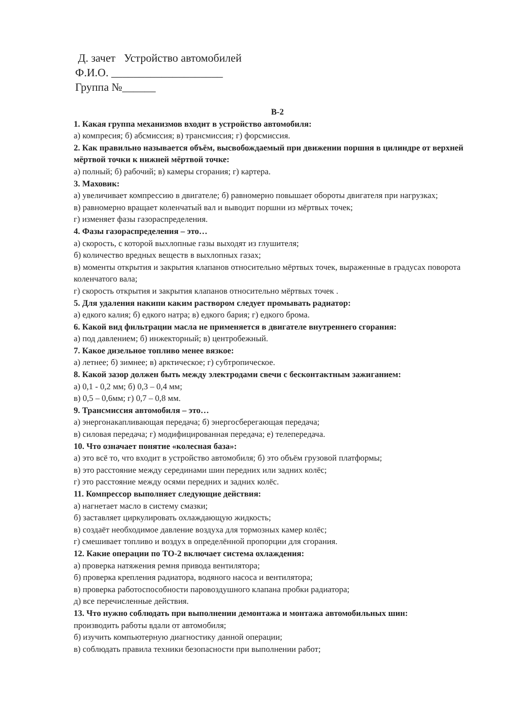Д. зачет Устройство автомобилей
Ф.И.О. ____________________
Группа №______
В-2
1. Какая группа механизмов входит в устройство автомобиля:
а) компресия; б) абсмиссия; в) трансмиссия; г) форсмиссия.
2. Как правильно называется объём, высвобождаемый при движении поршня в цилиндре от верхней мёртвой точки к нижней мёртвой точке:
а) полный; б) рабочий; в) камеры сгорания; г) картера.
3. Маховик:
а) увеличивает компрессию в двигателе; б) равномерно повышает обороты двигателя при нагрузках;
в) равномерно вращает коленчатый вал и выводит поршни из мёртвых точек;
г) изменяет фазы газораспределения.
4. Фазы газораспределения – это…
а) скорость, с которой выхлопные газы выходят из глушителя;
б) количество вредных веществ в выхлопных газах;
в) моменты открытия и закрытия клапанов относительно мёртвых точек, выраженные в градусах поворота коленчатого вала;
г) скорость открытия и закрытия клапанов относительно мёртвых точек .
5. Для удаления накипи каким раствором следует промывать радиатор:
а) едкого калия; б) едкого натра; в) едкого бария; г) едкого брома.
6. Какой вид фильтрации масла не применяется в двигателе внутреннего сгорания:
а) под давлением; б) инжекторный; в) центробежный.
7. Какое дизельное топливо менее вязкое:
а) летнее; б) зимнее; в) арктическое; г) субтропическое.
8. Какой зазор должен быть между электродами свечи с бесконтактным зажиганием:
а) 0,1 - 0,2 мм; б) 0,3 – 0,4 мм;
в) 0,5 – 0,6мм; г) 0,7 – 0,8 мм.
9. Трансмиссия автомобиля – это…
а) энергонакапливающая передача; б) энергосберегающая передача;
в) силовая передача; г) модифицированная передача; е) телепередача.
10. Что означает понятие «колесная база»:
а) это всё то, что входит в устройство автомобиля; б) это объём грузовой платформы;
в) это расстояние между серединами шин передних или задних колёс;
г) это расстояние между осями передних и задних колёс.
11. Компрессор выполняет следующие действия:
а) нагнетает масло в систему смазки;
б) заставляет циркулировать охлаждающую жидкость;
в) создаёт необходимое давление воздуха для тормозных камер колёс;
г) смешивает топливо и воздух в определённой пропорции для сгорания.
12. Какие операции по ТО-2 включает система охлаждения:
а) проверка натяжения ремня привода вентилятора;
б) проверка крепления радиатора, водяного насоса и вентилятора;
в) проверка работоспособности паровоздушного клапана пробки радиатора;
д) все перечисленные действия.
13. Что нужно соблюдать при выполнении демонтажа и монтажа автомобильных шин:
производить работы вдали от автомобиля;
б) изучить компьютерную диагностику данной операции;
в) соблюдать правила техники безопасности при выполнении работ;